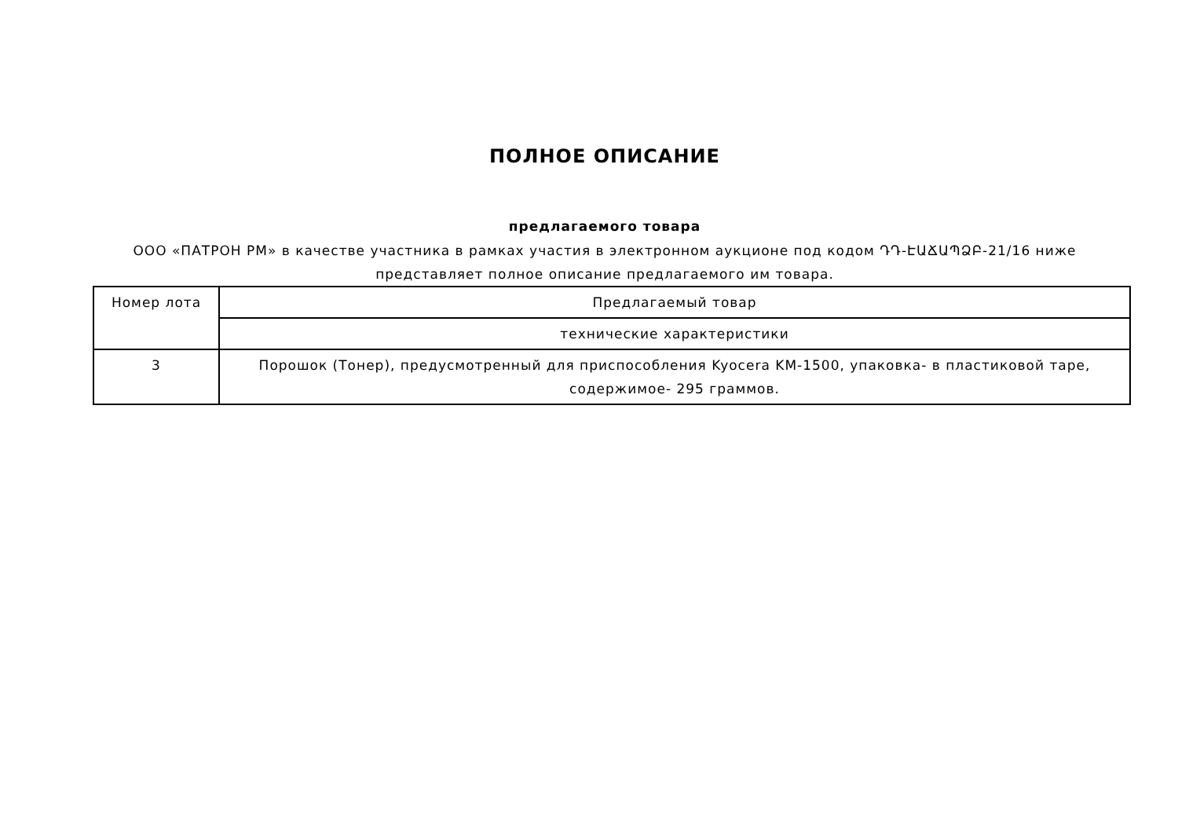ПОЛНОЕ ОПИСАНИЕ
предлагаемого товара
ООО «ПАТРОН РМ» в качестве участника в рамках участия в электронном аукционе под кодом ԴԴ-ԷԱՃԱՊՁԲ-21/16 ниже представляет полное описание предлагаемого им товара.
| Номер лота | Предлагаемый товар |
| | технические характеристики |
| 3 | Порошок (Тонер), предусмотренный для приспособления Kyocera KM-1500, упаковка- в пластиковой таре, содержимое- 295 граммов. |